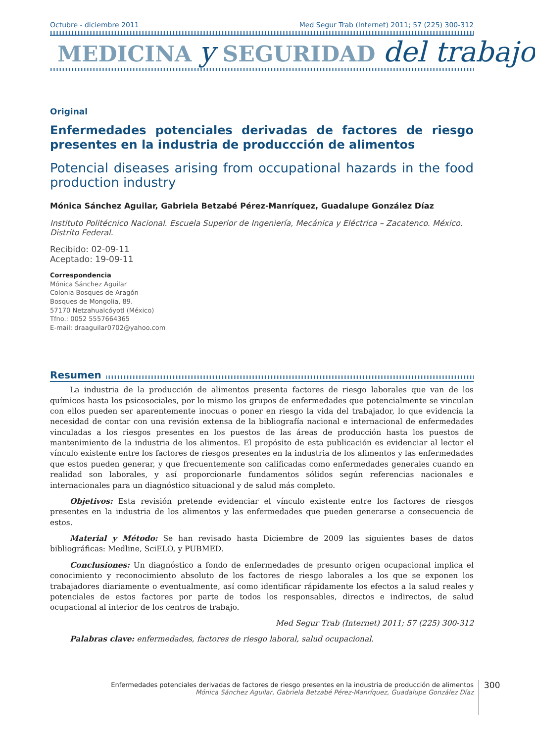Octubre - diciembre 2011 Med Segur Trab (Internet) 2011; 57 (225) 300-312
MEDICINA y SEGURIDAD del trabajo
Original
Enfermedades potenciales derivadas de factores de riesgo presentes en la industria de produccción de alimentos
Potencial diseases arising from occupational hazards in the food production industry
Mónica Sánchez Aguilar, Gabriela Betzabé Pérez-Manríquez, Guadalupe González Díaz
Instituto Politécnico Nacional. Escuela Superior de Ingeniería, Mecánica y Eléctrica – Zacatenco. México. Distrito Federal.
Recibido: 02-09-11
Aceptado: 19-09-11
Correspondencia
Mónica Sánchez Aguilar
Colonia Bosques de Aragón
Bosques de Mongolia, 89.
57170 Netzahualcóyotl (México)
Tfno.: 0052 5557664365
E-mail: draaguilar0702@yahoo.com
Resumen
La industria de la producción de alimentos presenta factores de riesgo laborales que van de los químicos hasta los psicosociales, por lo mismo los grupos de enfermedades que potencialmente se vinculan con ellos pueden ser aparentemente inocuas o poner en riesgo la vida del trabajador, lo que evidencia la necesidad de contar con una revisión extensa de la bibliografía nacional e internacional de enfermedades vinculadas a los riesgos presentes en los puestos de las áreas de producción hasta los puestos de mantenimiento de la industria de los alimentos. El propósito de esta publicación es evidenciar al lector el vínculo existente entre los factores de riesgos presentes en la industria de los alimentos y las enfermedades que estos pueden generar, y que frecuentemente son calificadas como enfermedades generales cuando en realidad son laborales, y así proporcionarle fundamentos sólidos según referencias nacionales e internacionales para un diagnóstico situacional y de salud más completo.
Objetivos: Esta revisión pretende evidenciar el vínculo existente entre los factores de riesgos presentes en la industria de los alimentos y las enfermedades que pueden generarse a consecuencia de estos.
Material y Método: Se han revisado hasta Diciembre de 2009 las siguientes bases de datos bibliográficas: Medline, SciELO, y PUBMED.
Conclusiones: Un diagnóstico a fondo de enfermedades de presunto origen ocupacional implica el conocimiento y reconocimiento absoluto de los factores de riesgo laborales a los que se exponen los trabajadores diariamente o eventualmente, así como identificar rápidamente los efectos a la salud reales y potenciales de estos factores por parte de todos los responsables, directos e indirectos, de salud ocupacional al interior de los centros de trabajo.
Med Segur Trab (Internet) 2011; 57 (225) 300-312
Palabras clave: enfermedades, factores de riesgo laboral, salud ocupacional.
Enfermedades potenciales derivadas de factores de riesgo presentes en la industria de producción de alimentos
Mónica Sánchez Aguilar, Gabriela Betzabé Pérez-Manríquez, Guadalupe González Díaz
300